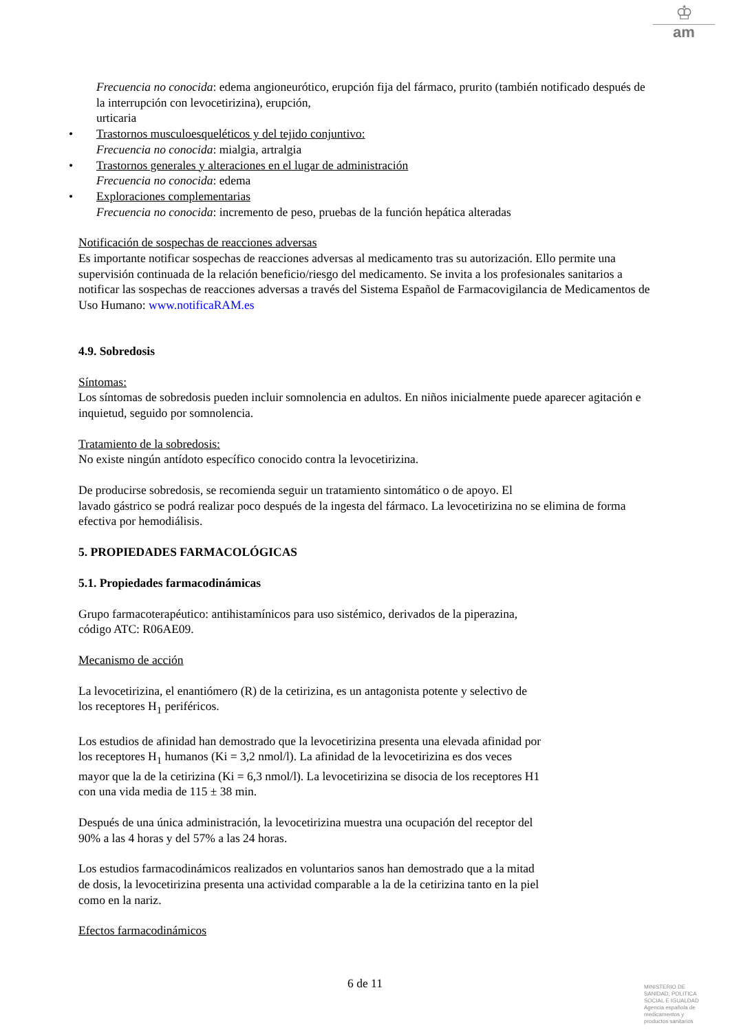♔
am
Frecuencia no conocida: edema angioneurótico, erupción fija del fármaco, prurito (también notificado después de la interrupción con levocetirizina), erupción,
urticaria
• Trastornos musculoesqueléticos y del tejido conjuntivo:
Frecuencia no conocida: mialgia, artralgia
• Trastornos generales y alteraciones en el lugar de administración
Frecuencia no conocida: edema
• Exploraciones complementarias
Frecuencia no conocida: incremento de peso, pruebas de la función hepática alteradas
Notificación de sospechas de reacciones adversas
Es importante notificar sospechas de reacciones adversas al medicamento tras su autorización. Ello permite una supervisión continuada de la relación beneficio/riesgo del medicamento. Se invita a los profesionales sanitarios a notificar las sospechas de reacciones adversas a través del Sistema Español de Farmacovigilancia de Medicamentos de Uso Humano: www.notificaRAM.es
4.9. Sobredosis
Síntomas:
Los síntomas de sobredosis pueden incluir somnolencia en adultos. En niños inicialmente puede aparecer agitación e inquietud, seguido por somnolencia.
Tratamiento de la sobredosis:
No existe ningún antídoto específico conocido contra la levocetirizina.
De producirse sobredosis, se recomienda seguir un tratamiento sintomático o de apoyo. El
lavado gástrico se podrá realizar poco después de la ingesta del fármaco. La levocetirizina no se elimina de forma efectiva por hemodiálisis.
5. PROPIEDADES FARMACOLÓGICAS
5.1. Propiedades farmacodinámicas
Grupo farmacoterapéutico: antihistamínicos para uso sistémico, derivados de la piperazina,
código ATC: R06AE09.
Mecanismo de acción
La levocetirizina, el enantiómero (R) de la cetirizina, es un antagonista potente y selectivo de
los receptores H<sub>1</sub> periféricos.
Los estudios de afinidad han demostrado que la levocetirizina presenta una elevada afinidad por
los receptores H<sub>1</sub> humanos (Ki = 3,2 nmol/l). La afinidad de la levocetirizina es dos veces
mayor que la de la cetirizina (Ki = 6,3 nmol/l). La levocetirizina se disocia de los receptores H1
con una vida media de 115 ± 38 min.
Después de una única administración, la levocetirizina muestra una ocupación del receptor del
90% a las 4 horas y del 57% a las 24 horas.
Los estudios farmacodinámicos realizados en voluntarios sanos han demostrado que a la mitad
de dosis, la levocetirizina presenta una actividad comparable a la de la cetirizina tanto en la piel
como en la nariz.
Efectos farmacodinámicos
6 de 11
MINISTERIO DE
SANIDAD, POLITICA
SOCIAL E IGUALDAD
Agencia española de
medicamentos y
productos sanitarios